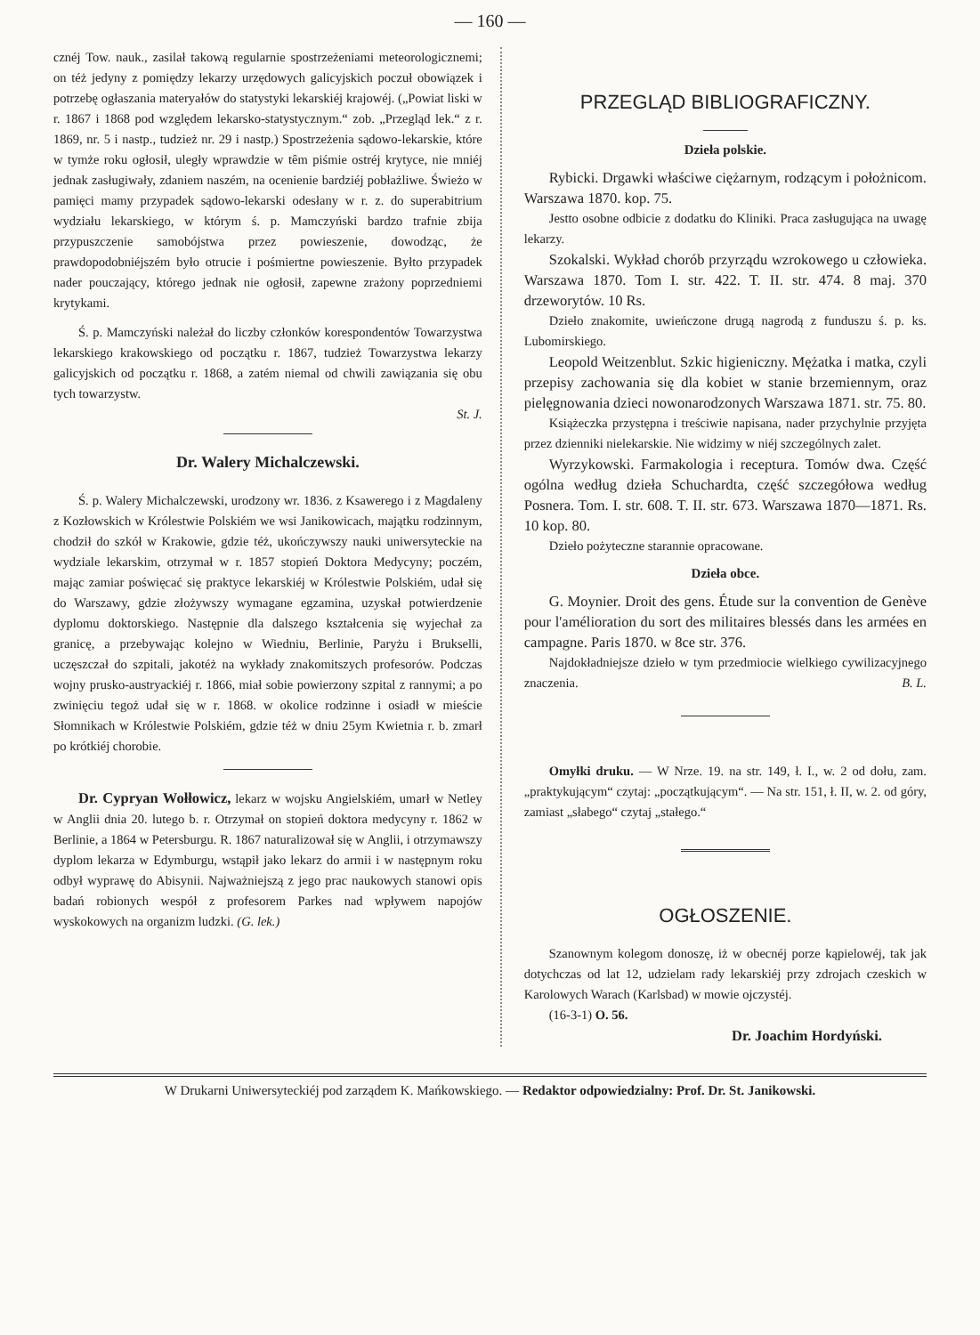— 160 —
cznéj Tow. nauk., zasilał takową regularnie spostrzeżeniami meteorologicznemi; on téż jedyny z pomiędzy lekarzy urzędowych galicyjskich poczuł obowiązek i potrzebę ogłaszania materyałów do statystyki lekarskiéj krajowéj. („Powiat liski w r. 1867 i 1868 pod względem lekarsko-statystycznym.“ zob. „Przegląd lek.“ z r. 1869, nr. 5 i nastp., tudzież nr. 29 i nastp.) Spostrzeżenia sądowo-lekarskie, które w tymże roku ogłosił, uległy wprawdzie w têm piśmie ostréj krytyce, nie mniéj jednak zasługiwały, zdaniem naszém, na ocenienie bardziéj pobłażliwe. Świeżo w pamięci mamy przypadek sądowo-lekarski odesłany w r. z. do superabitrium wydziału lekarskiego, w którym ś. p. Mamczyński bardzo trafnie zbija przypuszczenie samobójstwa przez powieszenie, dowodząc, że prawdopodobniéjszém było otrucie i pośmiertne powieszenie. Byłto przypadek nader pouczający, którego jednak nie ogłosił, zapewne zrażony poprzedniemi krytykami.
Ś. p. Mamczyński należał do liczby członków korespondentów Towarzystwa lekarskiego krakowskiego od początku r. 1867, tudzież Towarzystwa lekarzy galicyjskich od początku r. 1868, a zatém niemal od chwili zawiązania się obu tych towarzystw.
St. J.
Dr. Walery Michalczewski.
Ś. p. Walery Michalczewski, urodzony wr. 1836. z Ksawerego i z Magdaleny z Kozłowskich w Królestwie Polskiém we wsi Janikowicach, majątku rodzinnym, chodził do szkół w Krakowie, gdzie téż, ukończywszy nauki uniwersyteckie na wydziale lekarskim, otrzymał w r. 1857 stopień Doktora Medycyny; poczém, mając zamiar poświęcać się praktyce lekarskiéj w Królestwie Polskiém, udał się do Warszawy, gdzie złożywszy wymagane egzamina, uzyskał potwierdzenie dyplomu doktorskiego. Następnie dla dalszego kształcenia się wyjechał za granicę, a przebywając kolejno w Wiedniu, Berlinie, Paryżu i Brukselli, uczęszczał do szpitali, jakotéż na wykłady znakomitszych profesorów. Podczas wojny prusko-austryackiéj r. 1866, miał sobie powierzony szpital z rannymi; a po zwinięciu tegoż udał się w r. 1868. w okolice rodzinne i osiadł w mieście Słomnikach w Królestwie Polskiém, gdzie téż w dniu 25ym Kwietnia r. b. zmarł po krótkiéj chorobie.
Dr. Cypryan Wołłowicz, lekarz w wojsku Angielskiém, umarł w Netley w Anglii dnia 20. lutego b. r. Otrzymał on stopień doktora medycyny r. 1862 w Berlinie, a 1864 w Petersburgu. R. 1867 naturalizował się w Anglii, i otrzymawszy dyplom lekarza w Edymburgu, wstąpił jako lekarz do armii i w następnym roku odbył wyprawę do Abisynii. Najważniejszą z jego prac naukowych stanowi opis badań robionych wespół z profesorem Parkes nad wpływem napojów wyskokowych na organizm ludzki. (G. lek.)
PRZEGLĄD BIBLIOGRAFICZNY.
Dzieła polskie.
Rybicki. Drgawki właściwe ciężarnym, rodzącym i położnicom. Warszawa 1870. kop. 75.
Jestto osobne odbicie z dodatku do Kliniki. Praca zasługująca na uwagę lekarzy.
Szokalski. Wykład chorób przyrządu wzrokowego u człowieka. Warszawa 1870. Tom I. str. 422. T. II. str. 474. 8 maj. 370 drzeworytów. 10 Rs.
Dzieło znakomite, uwieńczone drugą nagrodą z funduszu ś. p. ks. Lubomirskiego.
Leopold Weitzenblut. Szkic higieniczny. Mężatka i matka, czyli przepisy zachowania się dla kobiet w stanie brzemiennym, oraz pielęgnowania dzieci nowonarodzonych Warszawa 1871. str. 75. 80.
Książeczka przystępna i treściwie napisana, nader przychylnie przyjęta przez dzienniki nielekarskie. Nie widzimy w niéj szczególnych zalet.
Wyrzykowski. Farmakologia i receptura. Tomów dwa. Część ogólna według dzieła Schuchardta, część szczegółowa według Posnera. Tom. I. str. 608. T. II. str. 673. Warszawa 1870—1871. Rs. 10 kop. 80.
Dzieło pożyteczne starannie opracowane.
Dzieła obce.
G. Moynier. Droit des gens. Étude sur la convention de Genève pour l'amélioration du sort des militaires blessés dans les armées en campagne. Paris 1870. w 8ce str. 376.
Najdokładniejsze dzieło w tym przedmiocie wielkiego cywilizacyjnego znaczenia. B. L.
Omyłki druku. — W Nrze. 19. na str. 149, ł. I., w. 2 od dołu, zam. „praktykującym“ czytaj: „początkującym“. — Na str. 151, ł. II, w. 2. od góry, zamiast „słabego“ czytaj „stałego.“
OGŁOSZENIE.
Szanownym kolegom donoszę, iż w obecnéj porze kąpielowéj, tak jak dotychczas od lat 12, udzielam rady lekarskiéj przy zdrojach czeskich w Karolowych Warach (Karlsbad) w mowie ojczystéj.
(16-3-1) O. 56.
Dr. Joachim Hordyński.
W Drukarni Uniwersyteckiéj pod zarządem K. Mańkowskiego. — Redaktor odpowiedzialny: Prof. Dr. St. Janikowski.